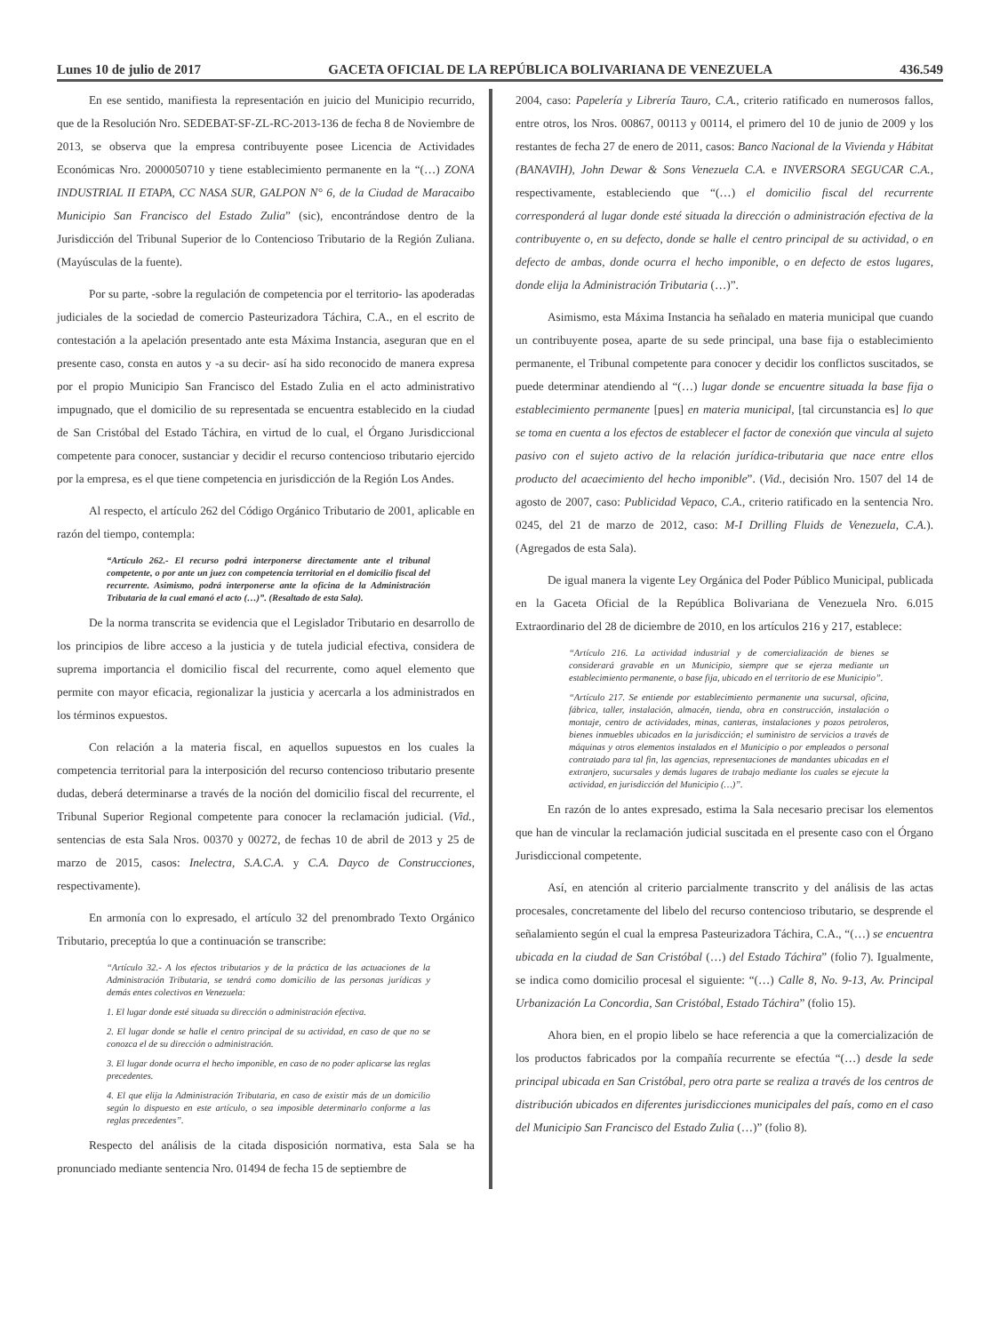Lunes 10 de julio de 2017 GACETA OFICIAL DE LA REPÚBLICA BOLIVARIANA DE VENEZUELA 436.549
En ese sentido, manifiesta la representación en juicio del Municipio recurrido, que de la Resolución Nro. SEDEBAT-SF-ZL-RC-2013-136 de fecha 8 de Noviembre de 2013, se observa que la empresa contribuyente posee Licencia de Actividades Económicas Nro. 2000050710 y tiene establecimiento permanente en la “(…) ZONA INDUSTRIAL II ETAPA, CC NASA SUR, GALPON N° 6, de la Ciudad de Maracaibo Municipio San Francisco del Estado Zulia” (sic), encontrándose dentro de la Jurisdicción del Tribunal Superior de lo Contencioso Tributario de la Región Zuliana. (Mayúsculas de la fuente).
Por su parte, -sobre la regulación de competencia por el territorio- las apoderadas judiciales de la sociedad de comercio Pasteurizadora Táchira, C.A., en el escrito de contestación a la apelación presentado ante esta Máxima Instancia, aseguran que en el presente caso, consta en autos y -a su decir- así ha sido reconocido de manera expresa por el propio Municipio San Francisco del Estado Zulia en el acto administrativo impugnado, que el domicilio de su representada se encuentra establecido en la ciudad de San Cristóbal del Estado Táchira, en virtud de lo cual, el Órgano Jurisdiccional competente para conocer, sustanciar y decidir el recurso contencioso tributario ejercido por la empresa, es el que tiene competencia en jurisdicción de la Región Los Andes.
Al respecto, el artículo 262 del Código Orgánico Tributario de 2001, aplicable en razón del tiempo, contempla:
“Artículo 262.- El recurso podrá interponerse directamente ante el tribunal competente, o por ante un juez con competencia territorial en el domicilio fiscal del recurrente. Asimismo, podrá interponerse ante la oficina de la Administración Tributaria de la cual emanó el acto (…)”. (Resaltado de esta Sala).
De la norma transcrita se evidencia que el Legislador Tributario en desarrollo de los principios de libre acceso a la justicia y de tutela judicial efectiva, considera de suprema importancia el domicilio fiscal del recurrente, como aquel elemento que permite con mayor eficacia, regionalizar la justicia y acercarla a los administrados en los términos expuestos.
Con relación a la materia fiscal, en aquellos supuestos en los cuales la competencia territorial para la interposición del recurso contencioso tributario presente dudas, deberá determinarse a través de la noción del domicilio fiscal del recurrente, el Tribunal Superior Regional competente para conocer la reclamación judicial. (Vid., sentencias de esta Sala Nros. 00370 y 00272, de fechas 10 de abril de 2013 y 25 de marzo de 2015, casos: Inelectra, S.A.C.A. y C.A. Dayco de Construcciones, respectivamente).
En armonía con lo expresado, el artículo 32 del prenombrado Texto Orgánico Tributario, preceptúa lo que a continuación se transcribe:
“Artículo 32.- A los efectos tributarios y de la práctica de las actuaciones de la Administración Tributaria, se tendrá como domicilio de las personas jurídicas y demás entes colectivos en Venezuela:
1. El lugar donde esté situada su dirección o administración efectiva.
2. El lugar donde se halle el centro principal de su actividad, en caso de que no se conozca el de su dirección o administración.
3. El lugar donde ocurra el hecho imponible, en caso de no poder aplicarse las reglas precedentes.
4. El que elija la Administración Tributaria, en caso de existir más de un domicilio según lo dispuesto en este artículo, o sea imposible determinarlo conforme a las reglas precedentes”.
Respecto del análisis de la citada disposición normativa, esta Sala se ha pronunciado mediante sentencia Nro. 01494 de fecha 15 de septiembre de
2004, caso: Papelería y Librería Tauro, C.A., criterio ratificado en numerosos fallos, entre otros, los Nros. 00867, 00113 y 00114, el primero del 10 de junio de 2009 y los restantes de fecha 27 de enero de 2011, casos: Banco Nacional de la Vivienda y Hábitat (BANAVIH), John Dewar & Sons Venezuela C.A. e INVERSORA SEGUCAR C.A., respectivamente, estableciendo que “(…) el domicilio fiscal del recurrente corresponderá al lugar donde esté situada la dirección o administración efectiva de la contribuyente o, en su defecto, donde se halle el centro principal de su actividad, o en defecto de ambas, donde ocurra el hecho imponible, o en defecto de estos lugares, donde elija la Administración Tributaria (…)”.
Asimismo, esta Máxima Instancia ha señalado en materia municipal que cuando un contribuyente posea, aparte de su sede principal, una base fija o establecimiento permanente, el Tribunal competente para conocer y decidir los conflictos suscitados, se puede determinar atendiendo al “(…) lugar donde se encuentre situada la base fija o establecimiento permanente [pues] en materia municipal, [tal circunstancia es] lo que se toma en cuenta a los efectos de establecer el factor de conexión que vincula al sujeto pasivo con el sujeto activo de la relación jurídica-tributaria que nace entre ellos producto del acaecimiento del hecho imponible”. (Vid., decisión Nro. 1507 del 14 de agosto de 2007, caso: Publicidad Vepaco, C.A., criterio ratificado en la sentencia Nro. 0245, del 21 de marzo de 2012, caso: M-I Drilling Fluids de Venezuela, C.A.). (Agregados de esta Sala).
De igual manera la vigente Ley Orgánica del Poder Público Municipal, publicada en la Gaceta Oficial de la República Bolivariana de Venezuela Nro. 6.015 Extraordinario del 28 de diciembre de 2010, en los artículos 216 y 217, establece:
“Artículo 216. La actividad industrial y de comercialización de bienes se considerará gravable en un Municipio, siempre que se ejerza mediante un establecimiento permanente, o base fija, ubicado en el territorio de ese Municipio”.
“Artículo 217. Se entiende por establecimiento permanente una sucursal, oficina, fábrica, taller, instalación, almacén, tienda, obra en construcción, instalación o montaje, centro de actividades, minas, canteras, instalaciones y pozos petroleros, bienes inmuebles ubicados en la jurisdicción; el suministro de servicios a través de máquinas y otros elementos instalados en el Municipio o por empleados o personal contratado para tal fin, las agencias, representaciones de mandantes ubicadas en el extranjero, sucursales y demás lugares de trabajo mediante los cuales se ejecute la actividad, en jurisdicción del Municipio (…)”.
En razón de lo antes expresado, estima la Sala necesario precisar los elementos que han de vincular la reclamación judicial suscitada en el presente caso con el Órgano Jurisdiccional competente.
Así, en atención al criterio parcialmente transcrito y del análisis de las actas procesales, concretamente del libelo del recurso contencioso tributario, se desprende el señalamiento según el cual la empresa Pasteurizadora Táchira, C.A., “(…) se encuentra ubicada en la ciudad de San Cristóbal (…) del Estado Táchira” (folio 7). Igualmente, se indica como domicilio procesal el siguiente: “(…) Calle 8, No. 9-13, Av. Principal Urbanización La Concordia, San Cristóbal, Estado Táchira” (folio 15).
Ahora bien, en el propio libelo se hace referencia a que la comercialización de los productos fabricados por la compañía recurrente se efectúa “(…) desde la sede principal ubicada en San Cristóbal, pero otra parte se realiza a través de los centros de distribución ubicados en diferentes jurisdicciones municipales del país, como en el caso del Municipio San Francisco del Estado Zulia (…)” (folio 8).